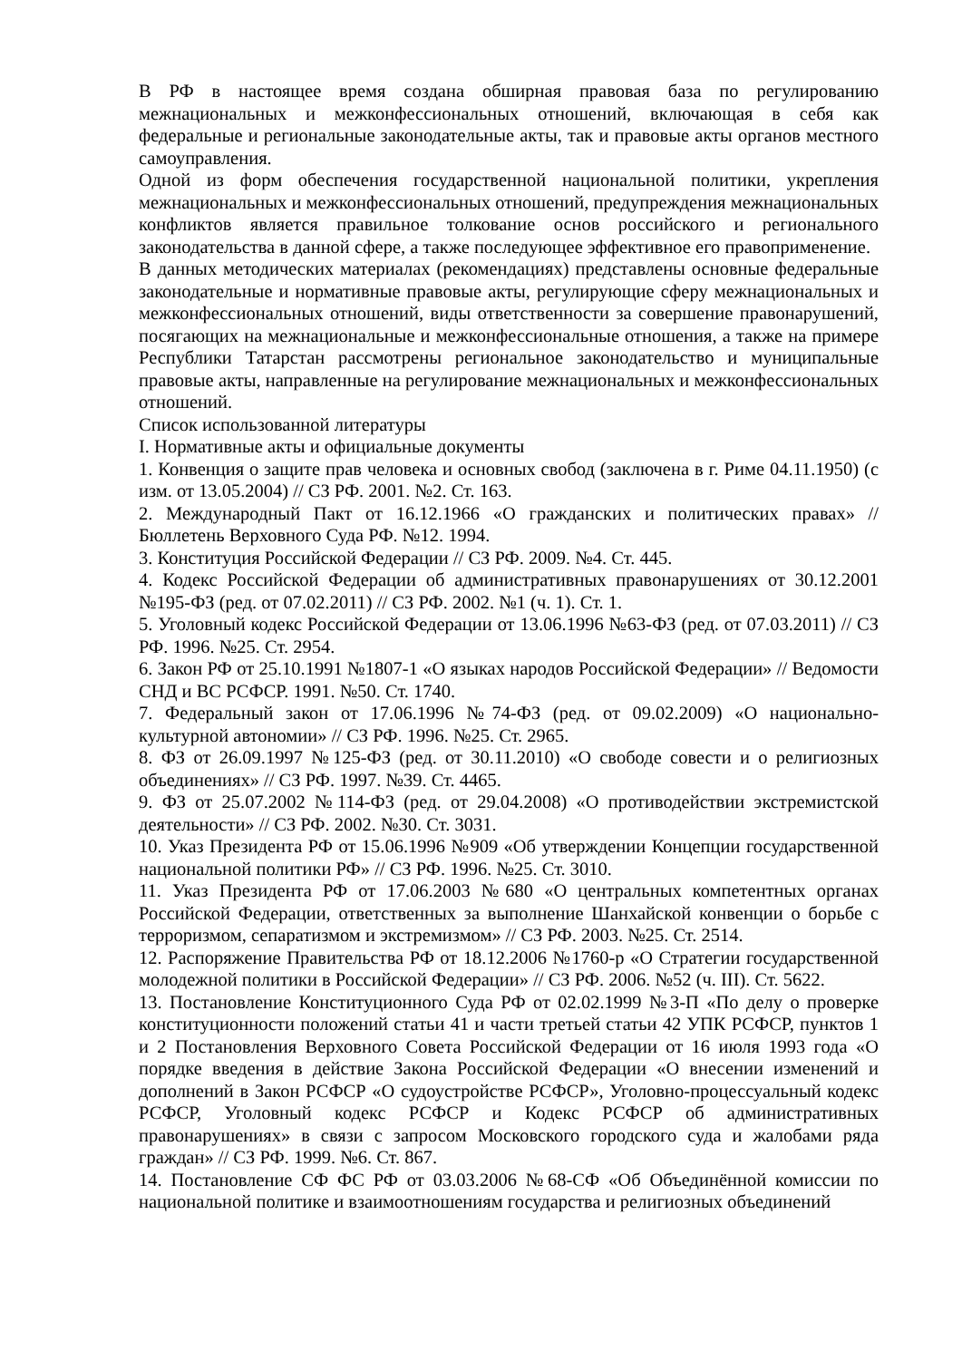В РФ в настоящее время создана обширная правовая база по регулированию межнациональных и межконфессиональных отношений, включающая в себя как федеральные и региональные законодательные акты, так и правовые акты органов местного самоуправления.
Одной из форм обеспечения государственной национальной политики, укрепления межнациональных и межконфессиональных отношений, предупреждения межнациональных конфликтов является правильное толкование основ российского и регионального законодательства в данной сфере, а также последующее эффективное его правоприменение.
В данных методических материалах (рекомендациях) представлены основные федеральные законодательные и нормативные правовые акты, регулирующие сферу межнациональных и межконфессиональных отношений, виды ответственности за совершение правонарушений, посягающих на межнациональные и межконфессиональные отношения, а также на примере Республики Татарстан рассмотрены региональное законодательство и муниципальные правовые акты, направленные на регулирование межнациональных и межконфессиональных отношений.
Список использованной литературы
I. Нормативные акты и официальные документы
1. Конвенция о защите прав человека и основных свобод (заключена в г. Риме 04.11.1950) (с изм. от 13.05.2004) // СЗ РФ. 2001. №2. Ст. 163.
2. Международный Пакт от 16.12.1966 «О гражданских и политических правах» // Бюллетень Верховного Суда РФ. №12. 1994.
3. Конституция Российской Федерации // СЗ РФ. 2009. №4. Ст. 445.
4. Кодекс Российской Федерации об административных правонарушениях от 30.12.2001 №195-ФЗ (ред. от 07.02.2011) // СЗ РФ. 2002. №1 (ч. 1). Ст. 1.
5. Уголовный кодекс Российской Федерации от 13.06.1996 №63-ФЗ (ред. от 07.03.2011) // СЗ РФ. 1996. №25. Ст. 2954.
6. Закон РФ от 25.10.1991 №1807-1 «О языках народов Российской Федерации» // Ведомости СНД и ВС РСФСР. 1991. №50. Ст. 1740.
7. Федеральный закон от 17.06.1996 №74-ФЗ (ред. от 09.02.2009) «О национально-культурной автономии» // СЗ РФ. 1996. №25. Ст. 2965.
8. ФЗ от 26.09.1997 №125-ФЗ (ред. от 30.11.2010) «О свободе совести и о религиозных объединениях» // СЗ РФ. 1997. №39. Ст. 4465.
9. ФЗ от 25.07.2002 №114-ФЗ (ред. от 29.04.2008) «О противодействии экстремистской деятельности» // СЗ РФ. 2002. №30. Ст. 3031.
10. Указ Президента РФ от 15.06.1996 №909 «Об утверждении Концепции государственной национальной политики РФ» // СЗ РФ. 1996. №25. Ст. 3010.
11. Указ Президента РФ от 17.06.2003 №680 «О центральных компетентных органах Российской Федерации, ответственных за выполнение Шанхайской конвенции о борьбе с терроризмом, сепаратизмом и экстремизмом» // СЗ РФ. 2003. №25. Ст. 2514.
12. Распоряжение Правительства РФ от 18.12.2006 №1760-р «О Стратегии государственной молодежной политики в Российской Федерации» // СЗ РФ. 2006. №52 (ч. III). Ст. 5622.
13. Постановление Конституционного Суда РФ от 02.02.1999 №3-П «По делу о проверке конституционности положений статьи 41 и части третьей статьи 42 УПК РСФСР, пунктов 1 и 2 Постановления Верховного Совета Российской Федерации от 16 июля 1993 года «О порядке введения в действие Закона Российской Федерации «О внесении изменений и дополнений в Закон РСФСР «О судоустройстве РСФСР», Уголовно-процессуальный кодекс РСФСР, Уголовный кодекс РСФСР и Кодекс РСФСР об административных правонарушениях» в связи с запросом Московского городского суда и жалобами ряда граждан» // СЗ РФ. 1999. №6. Ст. 867.
14. Постановление СФ ФС РФ от 03.03.2006 №68-СФ «Об Объединённой комиссии по национальной политике и взаимоотношениям государства и религиозных объединений